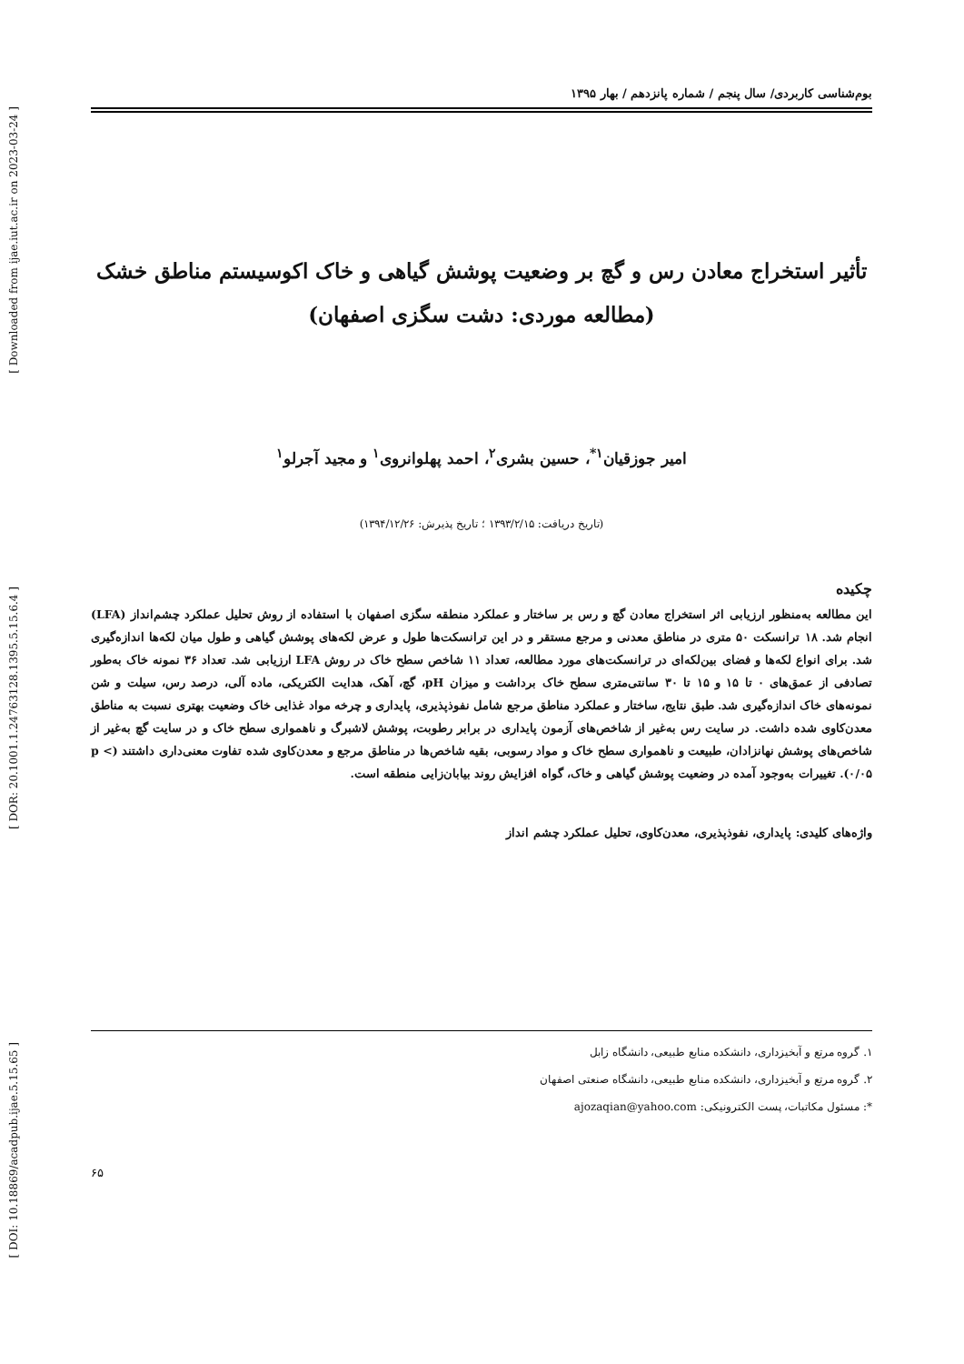[ Downloaded from ijae.iut.ac.ir on 2023-03-24 ]
[ DOR: 20.1001.1.24763128.1395.5.15.6.4 ]
[ DOI: 10.18869/acadpub.ijae.5.15.65 ]
بوم‌شناسی کاربردی/ سال پنجم / شماره پانزدهم / بهار ۱۳۹۵
تأثیر استخراج معادن رس و گچ بر وضعیت پوشش گیاهی و خاک اکوسیستم مناطق خشک
(مطالعه موردی: دشت سگزی اصفهان)
امیر جوزقیان<sup>۱*</sup>، حسین بشری<sup>۲</sup>، احمد پهلوانروی<sup>۱</sup> و مجید آجرلو<sup>۱</sup>
(تاریخ دریافت: ۱۳۹۳/۲/۱۵ ؛ تاریخ پذیرش: ۱۳۹۴/۱۲/۲۶)
چکیده
این مطالعه به‌منظور ارزیابی اثر استخراج معادن گچ و رس بر ساختار و عملکرد منطقه سگزی اصفهان با استفاده از روش تحلیل عملکرد چشم‌انداز (LFA) انجام شد. ۱۸ ترانسکت ۵۰ متری در مناطق معدنی و مرجع مستقر و در این ترانسکت‌ها طول و عرض لکه‌های پوشش گیاهی و طول میان لکه‌ها اندازه‌گیری شد. برای انواع لکه‌ها و فضای بین‌لکه‌ای در ترانسکت‌های مورد مطالعه، تعداد ۱۱ شاخص سطح خاک در روش LFA ارزیابی شد. تعداد ۳۶ نمونه خاک به‌طور تصادفی از عمق‌های ۰ تا ۱۵ و ۱۵ تا ۳۰ سانتی‌متری سطح خاک برداشت و میزان pH، گچ، آهک، هدایت الکتریکی، ماده آلی، درصد رس، سیلت و شن نمونه‌های خاک اندازه‌گیری شد. طبق نتایج، ساختار و عملکرد مناطق مرجع شامل نفوذپذیری، پایداری و چرخه مواد غذایی خاک وضعیت بهتری نسبت به مناطق معدن‌کاوی شده داشت. در سایت رس به‌غیر از شاخص‌های آزمون پایداری در برابر رطوبت، پوشش لاشبرگ و ناهمواری سطح خاک و در سایت گچ به‌غیر از شاخص‌های پوشش نهانزادان، طبیعت و ناهمواری سطح خاک و مواد رسوبی، بقیه شاخص‌ها در مناطق مرجع و معدن‌کاوی شده تفاوت معنی‌داری داشتند (p < ۰/۰۵). تغییرات به‌وجود آمده در وضعیت پوشش گیاهی و خاک، گواه افزایش روند بیابان‌زایی منطقه است.
واژه‌های کلیدی: پایداری، نفوذپذیری، معدن‌کاوی، تحلیل عملکرد چشم انداز
۱. گروه مرتع و آبخیزداری، دانشکده منابع طبیعی، دانشگاه زابل
۲. گروه مرتع و آبخیزداری، دانشکده منابع طبیعی، دانشگاه صنعتی اصفهان
*: مسئول مکاتبات، پست الکترونیکی: ajozaqian@yahoo.com
۶۵